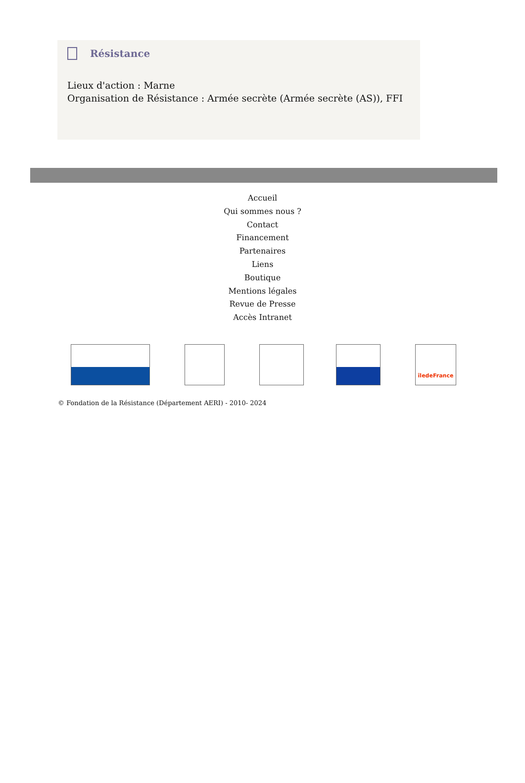Résistance
Lieux d'action : Marne
Organisation de Résistance : Armée secrète (Armée secrète (AS)), FFI
Accueil
Qui sommes nous ?
Contact
Financement
Partenaires
Liens
Boutique
Mentions légales
Revue de Presse
Accès Intranet
îledeFrance
© Fondation de la Résistance (Département AERI) - 2010- 2024